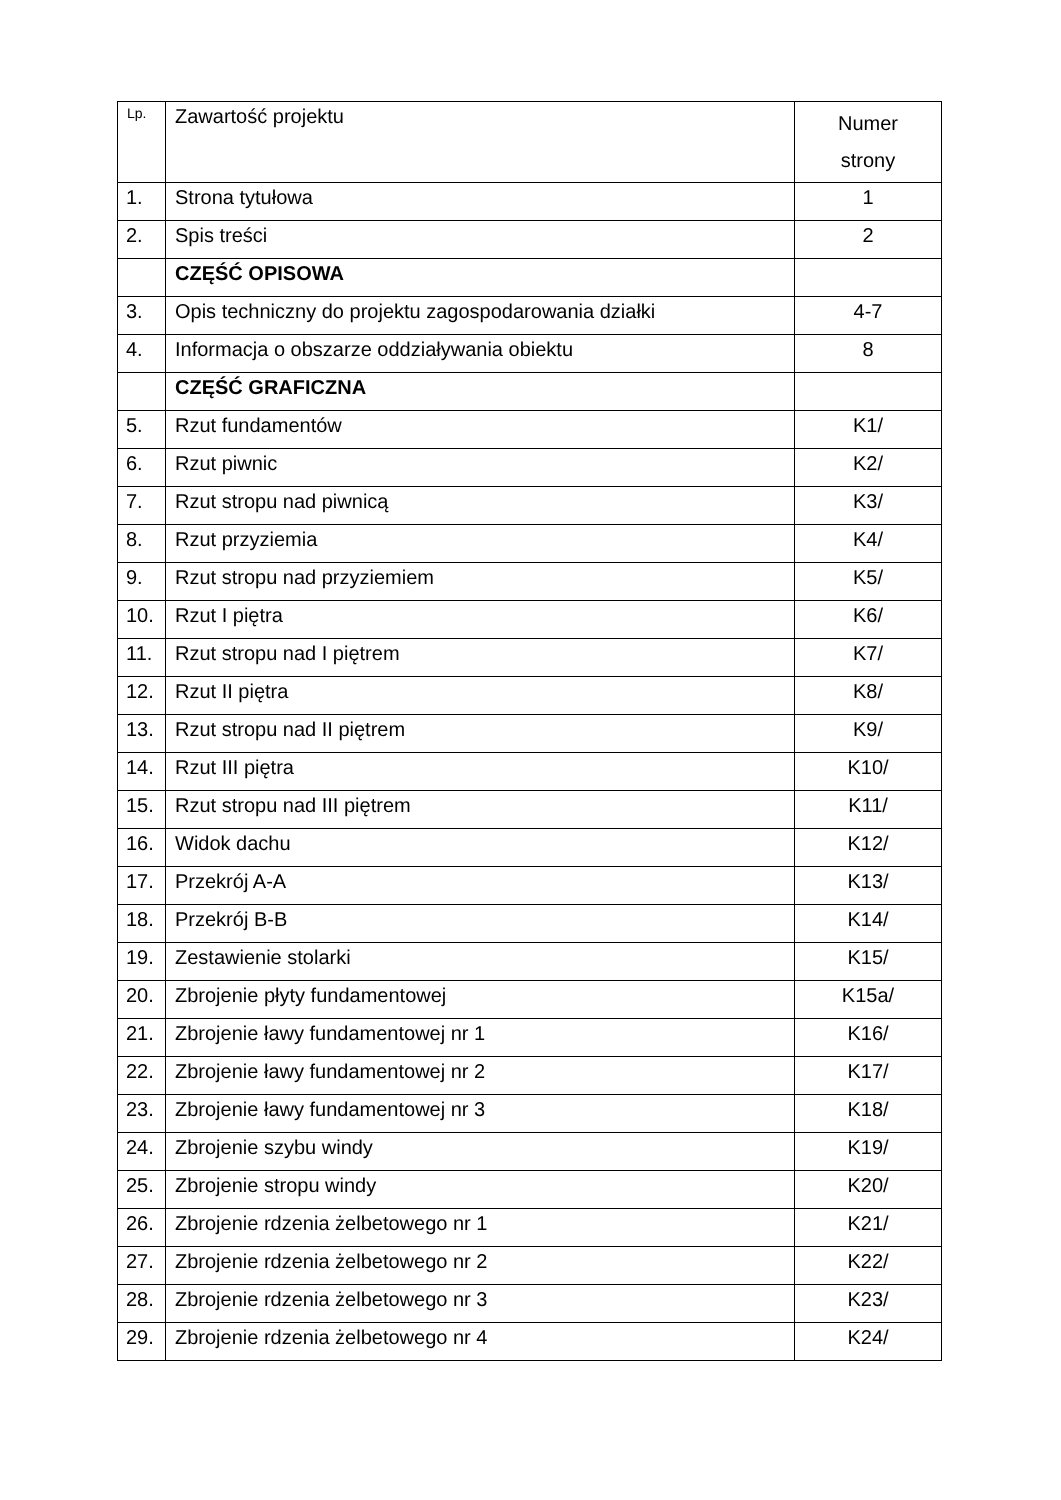| Lp. | Zawartość projektu | Numer strony |
| --- | --- | --- |
| 1. | Strona tytułowa | 1 |
| 2. | Spis treści | 2 |
| | CZĘŚĆ OPISOWA | |
| 3. | Opis techniczny do projektu zagospodarowania działki | 4-7 |
| 4. | Informacja o obszarze oddziaływania obiektu | 8 |
| | CZĘŚĆ GRAFICZNA | |
| 5. | Rzut fundamentów | K1/ |
| 6. | Rzut piwnic | K2/ |
| 7. | Rzut stropu nad piwnicą | K3/ |
| 8. | Rzut przyziemia | K4/ |
| 9. | Rzut stropu nad przyziemiem | K5/ |
| 10. | Rzut I piętra | K6/ |
| 11. | Rzut stropu nad I piętrem | K7/ |
| 12. | Rzut II piętra | K8/ |
| 13. | Rzut stropu nad II piętrem | K9/ |
| 14. | Rzut III piętra | K10/ |
| 15. | Rzut stropu nad III piętrem | K11/ |
| 16. | Widok dachu | K12/ |
| 17. | Przekrój A-A | K13/ |
| 18. | Przekrój B-B | K14/ |
| 19. | Zestawienie stolarki | K15/ |
| 20. | Zbrojenie płyty fundamentowej | K15a/ |
| 21. | Zbrojenie ławy fundamentowej nr 1 | K16/ |
| 22. | Zbrojenie ławy fundamentowej nr 2 | K17/ |
| 23. | Zbrojenie ławy fundamentowej nr 3 | K18/ |
| 24. | Zbrojenie szybu windy | K19/ |
| 25. | Zbrojenie stropu windy | K20/ |
| 26. | Zbrojenie rdzenia żelbetowego nr 1 | K21/ |
| 27. | Zbrojenie rdzenia żelbetowego nr 2 | K22/ |
| 28. | Zbrojenie rdzenia żelbetowego nr 3 | K23/ |
| 29. | Zbrojenie rdzenia żelbetowego nr 4 | K24/ |